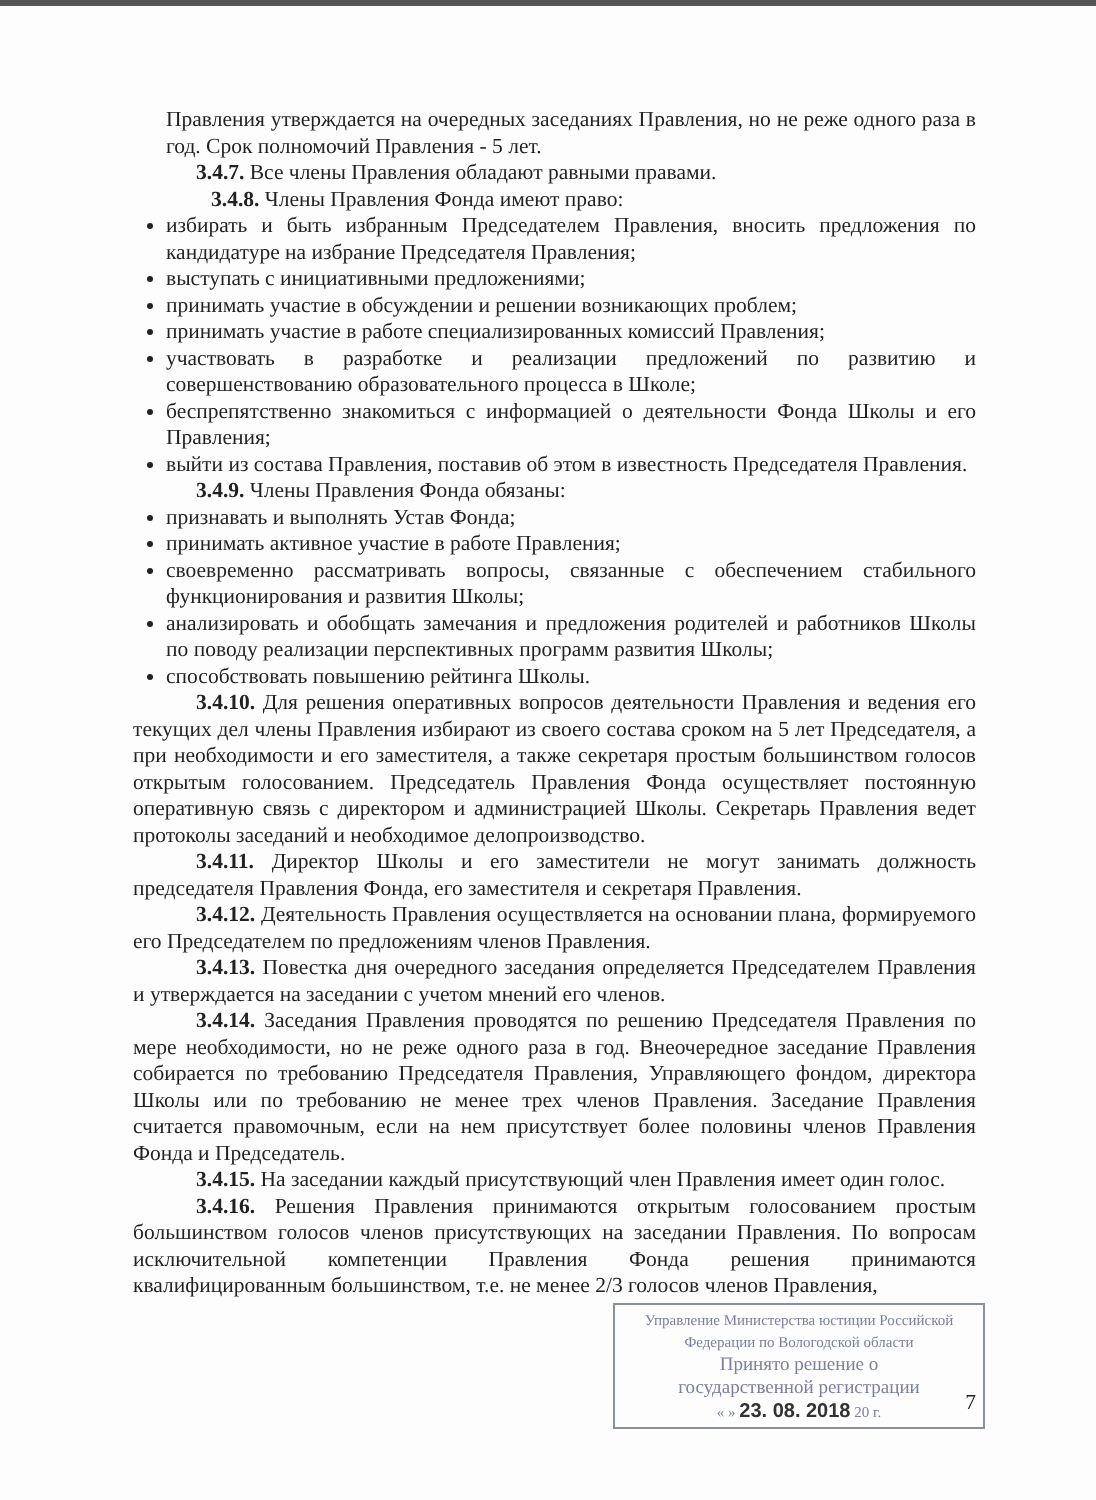Правления утверждается на очередных заседаниях Правления, но не реже одного раза в год. Срок полномочий Правления - 5 лет.
3.4.7. Все члены Правления обладают равными правами.
3.4.8. Члены Правления Фонда имеют право:
избирать и быть избранным Председателем Правления, вносить предложения по кандидатуре на избрание Председателя Правления;
выступать с инициативными предложениями;
принимать участие в обсуждении и решении возникающих проблем;
принимать участие в работе специализированных комиссий Правления;
участвовать в разработке и реализации предложений по развитию и совершенствованию образовательного процесса в Школе;
беспрепятственно знакомиться с информацией о деятельности Фонда Школы и его Правления;
выйти из состава Правления, поставив об этом в известность Председателя Правления.
3.4.9. Члены Правления Фонда обязаны:
признавать и выполнять Устав Фонда;
принимать активное участие в работе Правления;
своевременно рассматривать вопросы, связанные с обеспечением стабильного функционирования и развития Школы;
анализировать и обобщать замечания и предложения родителей и работников Школы по поводу реализации перспективных программ развития Школы;
способствовать повышению рейтинга Школы.
3.4.10. Для решения оперативных вопросов деятельности Правления и ведения его текущих дел члены Правления избирают из своего состава сроком на 5 лет Председателя, а при необходимости и его заместителя, а также секретаря простым большинством голосов открытым голосованием. Председатель Правления Фонда осуществляет постоянную оперативную связь с директором и администрацией Школы. Секретарь Правления ведет протоколы заседаний и необходимое делопроизводство.
3.4.11. Директор Школы и его заместители не могут занимать должность председателя Правления Фонда, его заместителя и секретаря Правления.
3.4.12. Деятельность Правления осуществляется на основании плана, формируемого его Председателем по предложениям членов Правления.
3.4.13. Повестка дня очередного заседания определяется Председателем Правления и утверждается на заседании с учетом мнений его членов.
3.4.14. Заседания Правления проводятся по решению Председателя Правления по мере необходимости, но не реже одного раза в год. Внеочередное заседание Правления собирается по требованию Председателя Правления, Управляющего фондом, директора Школы или по требованию не менее трех членов Правления. Заседание Правления считается правомочным, если на нем присутствует более половины членов Правления Фонда и Председатель.
3.4.15. На заседании каждый присутствующий член Правления имеет один голос.
3.4.16. Решения Правления принимаются открытым голосованием простым большинством голосов членов присутствующих на заседании Правления. По вопросам исключительной компетенции Правления Фонда решения принимаются квалифицированным большинством, т.е. не менее 2/3 голосов членов Правления,
Управление Министерства юстиции Российской Федерации по Вологодской области
Принято решение о
государственной регистрации
« » 23. 08. 2018 20 г.
7